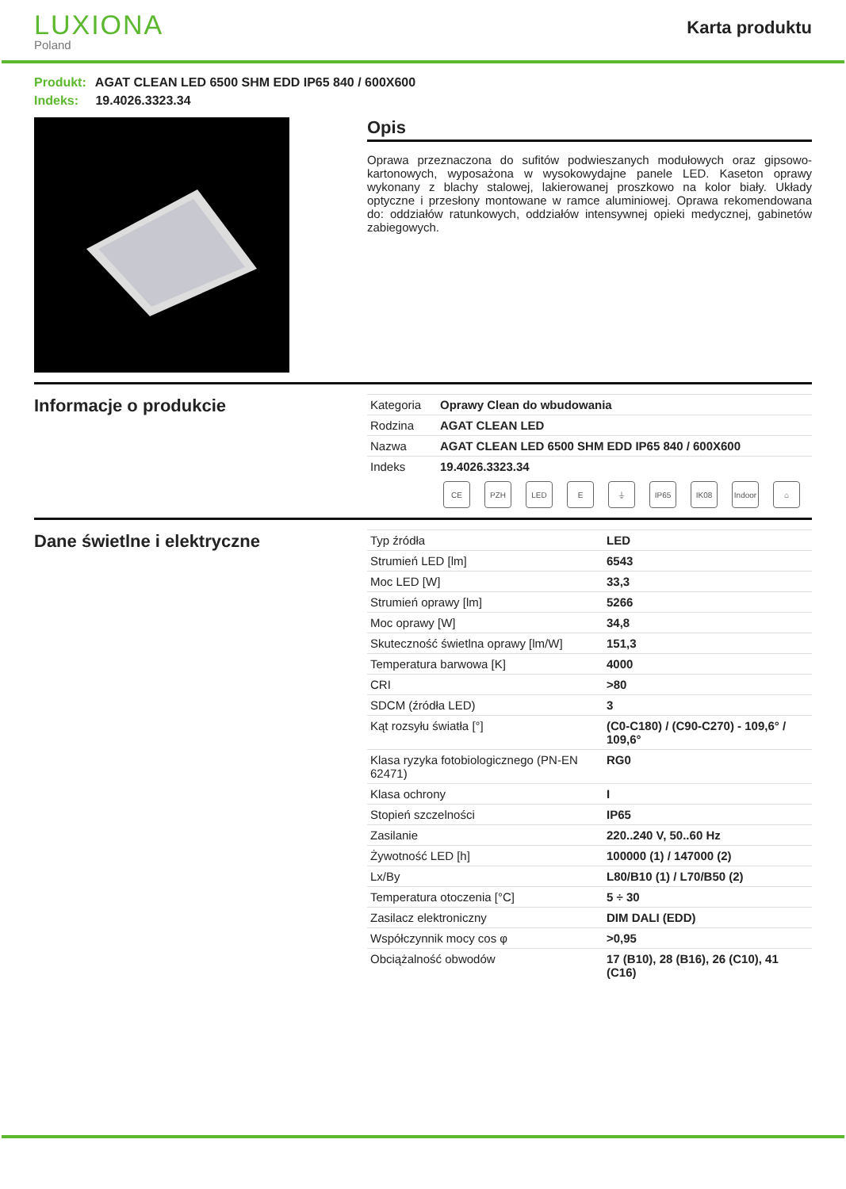LUXIONA
Poland
Karta produktu
Produkt: AGAT CLEAN LED 6500 SHM EDD IP65 840 / 600X600
Indeks: 19.4026.3323.34
Opis
Oprawa przeznaczona do sufitów podwieszanych modułowych oraz gipsowo-kartonowych, wyposażona w wysokowydajne panele LED. Kaseton oprawy wykonany z blachy stalowej, lakierowanej proszkowo na kolor biały. Układy optyczne i przesłony montowane w ramce aluminiowej. Oprawa rekomendowana do: oddziałów ratunkowych, oddziałów intensywnej opieki medycznej, gabinetów zabiegowych.
Informacje o produkcie
| Kategoria | Oprawy Clean do wbudowania |
| Rodzina | AGAT CLEAN LED |
| Nazwa | AGAT CLEAN LED 6500 SHM EDD IP65 840 / 600X600 |
| Indeks | 19.4026.3323.34 |
CE PZH LED E ⏚ IP65 IK08 Indoor
⌂
Dane świetlne i elektryczne
| Typ źródła | LED |
| Strumień LED [lm] | 6543 |
| Moc LED [W] | 33,3 |
| Strumień oprawy [lm] | 5266 |
| Moc oprawy [W] | 34,8 |
| Skuteczność świetlna oprawy [lm/W] | 151,3 |
| Temperatura barwowa [K] | 4000 |
| CRI | >80 |
| SDCM (źródła LED) | 3 |
| Kąt rozsyłu światła [°] | (C0-C180) / (C90-C270) - 109,6° / 109,6° |
| Klasa ryzyka fotobiologicznego (PN-EN 62471) | RG0 |
| Klasa ochrony | I |
| Stopień szczelności | IP65 |
| Zasilanie | 220..240 V, 50..60 Hz |
| Żywotność LED [h] | 100000 (1) / 147000 (2) |
| Lx/By | L80/B10 (1) / L70/B50 (2) |
| Temperatura otoczenia [°C] | 5 ÷ 30 |
| Zasilacz elektroniczny | DIM DALI (EDD) |
| Współczynnik mocy cos φ | >0,95 |
| Obciążalność obwodów | 17 (B10), 28 (B16), 26 (C10), 41 (C16) |